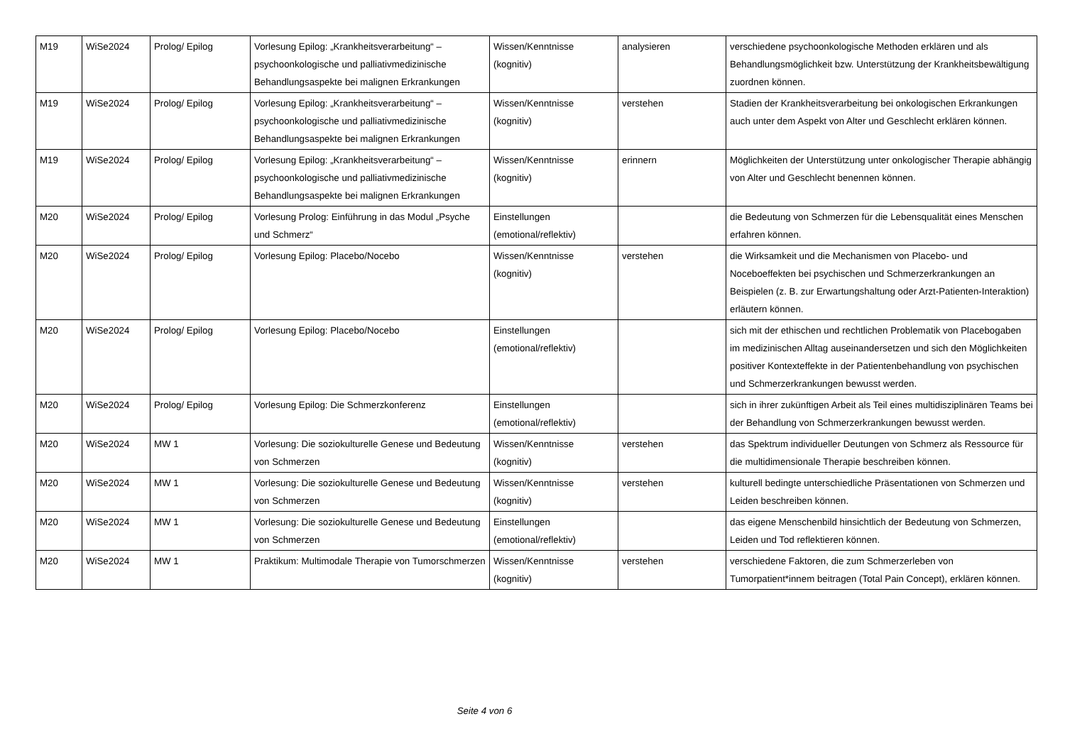| M19 | WiSe2024 | Prolog/ Epilog | Vorlesung Epilog: „Krankheitsverarbeitung“ – psychoonkologische und palliativmedizinische Behandlungsaspekte bei malignen Erkrankungen | Wissen/Kenntnisse (kognitiv) | analysieren | verschiedene psychoonkologische Methoden erklären und als Behandlungsmöglichkeit bzw. Unterstützung der Krankheitsbewältigung zuordnen können. |
| M19 | WiSe2024 | Prolog/ Epilog | Vorlesung Epilog: „Krankheitsverarbeitung“ – psychoonkologische und palliativmedizinische Behandlungsaspekte bei malignen Erkrankungen | Wissen/Kenntnisse (kognitiv) | verstehen | Stadien der Krankheitsverarbeitung bei onkologischen Erkrankungen auch unter dem Aspekt von Alter und Geschlecht erklären können. |
| M19 | WiSe2024 | Prolog/ Epilog | Vorlesung Epilog: „Krankheitsverarbeitung“ – psychoonkologische und palliativmedizinische Behandlungsaspekte bei malignen Erkrankungen | Wissen/Kenntnisse (kognitiv) | erinnern | Möglichkeiten der Unterstützung unter onkologischer Therapie abhängig von Alter und Geschlecht benennen können. |
| M20 | WiSe2024 | Prolog/ Epilog | Vorlesung Prolog: Einführung in das Modul „Psyche und Schmerz“ | Einstellungen (emotional/reflektiv) | | die Bedeutung von Schmerzen für die Lebensqualität eines Menschen erfahren können. |
| M20 | WiSe2024 | Prolog/ Epilog | Vorlesung Epilog: Placebo/Nocebo | Wissen/Kenntnisse (kognitiv) | verstehen | die Wirksamkeit und die Mechanismen von Placebo- und Noceboeffekten bei psychischen und Schmerzerkrankungen an Beispielen (z. B. zur Erwartungshaltung oder Arzt-Patienten-Interaktion) erläutern können. |
| M20 | WiSe2024 | Prolog/ Epilog | Vorlesung Epilog: Placebo/Nocebo | Einstellungen (emotional/reflektiv) | | sich mit der ethischen und rechtlichen Problematik von Placebogaben im medizinischen Alltag auseinandersetzen und sich den Möglichkeiten positiver Kontexteffekte in der Patientenbehandlung von psychischen und Schmerzerkrankungen bewusst werden. |
| M20 | WiSe2024 | Prolog/ Epilog | Vorlesung Epilog: Die Schmerzkonferenz | Einstellungen (emotional/reflektiv) | | sich in ihrer zukünftigen Arbeit als Teil eines multidisziplinären Teams bei der Behandlung von Schmerzerkrankungen bewusst werden. |
| M20 | WiSe2024 | MW 1 | Vorlesung: Die soziokulturelle Genese und Bedeutung von Schmerzen | Wissen/Kenntnisse (kognitiv) | verstehen | das Spektrum individueller Deutungen von Schmerz als Ressource für die multidimensionale Therapie beschreiben können. |
| M20 | WiSe2024 | MW 1 | Vorlesung: Die soziokulturelle Genese und Bedeutung von Schmerzen | Wissen/Kenntnisse (kognitiv) | verstehen | kulturell bedingte unterschiedliche Präsentationen von Schmerzen und Leiden beschreiben können. |
| M20 | WiSe2024 | MW 1 | Vorlesung: Die soziokulturelle Genese und Bedeutung von Schmerzen | Einstellungen (emotional/reflektiv) | | das eigene Menschenbild hinsichtlich der Bedeutung von Schmerzen, Leiden und Tod reflektieren können. |
| M20 | WiSe2024 | MW 1 | Praktikum: Multimodale Therapie von Tumorschmerzen | Wissen/Kenntnisse (kognitiv) | verstehen | verschiedene Faktoren, die zum Schmerzerleben von Tumorpatient*innem beitragen (Total Pain Concept), erklären können. |
Seite 4 von 6